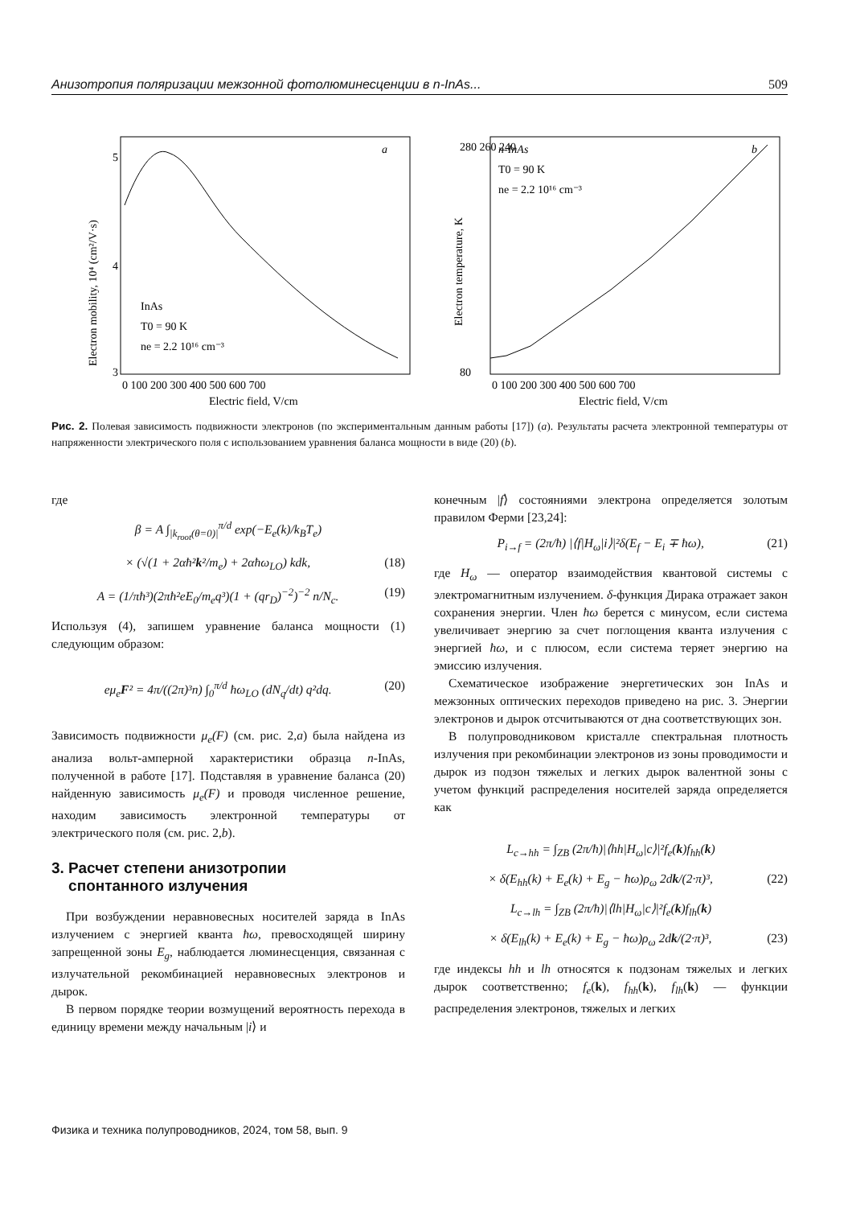Анизотропия поляризации межзонной фотолюминесценции в n-InAs... 509
5
4
3
a
InAs
T0 = 90 K
ne = 2.2 10¹⁶ cm⁻³
0 100 200 300 400 500 600 700
Electric field, V/cm
Electron mobility, 10⁴ (cm²/V·s)
280 260 240
80
n-InAs
b
T0 = 90 K
ne = 2.2 10¹⁶ cm⁻³
0 100 200 300 400 500 600 700
Electric field, V/cm
Electron temperature, K
Рис. 2. Полевая зависимость подвижности электронов (по экспериментальным данным работы [17]) (a). Результаты расчета электронной температуры от напряженности электрического поля с использованием уравнения баланса мощности в виде (20) (b).
где
β = A ∫<sub>|k<sub>root</sub>(θ=0)|</sub><sup>π/d</sup> exp(−E<sub>e</sub>(k)/k<sub>B</sub>T<sub>e</sub>)
× (√(1 + 2αħ²k²/m<sub>e</sub>) + 2αħω<sub>LO</sub>) kdk, (18)
A = (1/πħ³)(2πħ²eE<sub>0</sub>/m<sub>e</sub>q³)(1 + (qr<sub>D</sub>)<sup>−2</sup>)<sup>−2</sup> n/N<sub>c</sub>. (19)
Используя (4), запишем уравнение баланса мощности (1) следующим образом:
eμ<sub>e</sub>F² = 4π/((2π)³n) ∫<sub>0</sub><sup>π/d</sup> ħω<sub>LO</sub> (dN<sub>q</sub>/dt) q²dq. (20)
Зависимость подвижности μ<sub>e</sub>(F) (см. рис. 2,a) была найдена из анализа вольт-амперной характеристики образца n-InAs, полученной в работе [17]. Подставляя в уравнение баланса (20) найденную зависимость μ<sub>e</sub>(F) и проводя численное решение, находим зависимость электронной температуры от электрического поля (см. рис. 2,b).
3. Расчет степени анизотропии
спонтанного излучения
При возбуждении неравновесных носителей заряда в InAs излучением с энергией кванта ħω, превосходящей ширину запрещенной зоны E<sub>g</sub>, наблюдается люминесценция, связанная с излучательной рекомбинацией неравновесных электронов и дырок.
В первом порядке теории возмущений вероятность перехода в единицу времени между начальным |i⟩ и
конечным |f⟩ состояниями электрона определяется золотым правилом Ферми [23,24]:
P<sub>i→f</sub> = (2π/ħ) |⟨f|H<sub>ω</sub>|i⟩|²δ(E<sub>f</sub> − E<sub>i</sub> ∓ ħω), (21)
где H<sub>ω</sub> — оператор взаимодействия квантовой системы с электромагнитным излучением. δ-функция Дирака отражает закон сохранения энергии. Член ħω берется с минусом, если система увеличивает энергию за счет поглощения кванта излучения с энергией ħω, и с плюсом, если система теряет энергию на эмиссию излучения.
Схематическое изображение энергетических зон InAs и межзонных оптических переходов приведено на рис. 3. Энергии электронов и дырок отсчитываются от дна соответствующих зон.
В полупроводниковом кристалле спектральная плотность излучения при рекомбинации электронов из зоны проводимости и дырок из подзон тяжелых и легких дырок валентной зоны с учетом функций распределения носителей заряда определяется как
L<sub>c→hh</sub> = ∫<sub>ZB</sub> (2π/ħ)|⟨hh|H<sub>ω</sub>|c⟩|²f<sub>e</sub>(k)f<sub>hh</sub>(k)
× δ(E<sub>hh</sub>(k) + E<sub>e</sub>(k) + E<sub>g</sub> − ħω)ρ<sub>ω</sub> 2dk/(2·π)³, (22)
L<sub>c→lh</sub> = ∫<sub>ZB</sub> (2π/ħ)|⟨lh|H<sub>ω</sub>|c⟩|²f<sub>e</sub>(k)f<sub>lh</sub>(k)
× δ(E<sub>lh</sub>(k) + E<sub>e</sub>(k) + E<sub>g</sub> − ħω)ρ<sub>ω</sub> 2dk/(2·π)³, (23)
где индексы hh и lh относятся к подзонам тяжелых и легких дырок соответственно; f<sub>e</sub>(k), f<sub>hh</sub>(k), f<sub>lh</sub>(k) — функции распределения электронов, тяжелых и легких
Физика и техника полупроводников, 2024, том 58, вып. 9